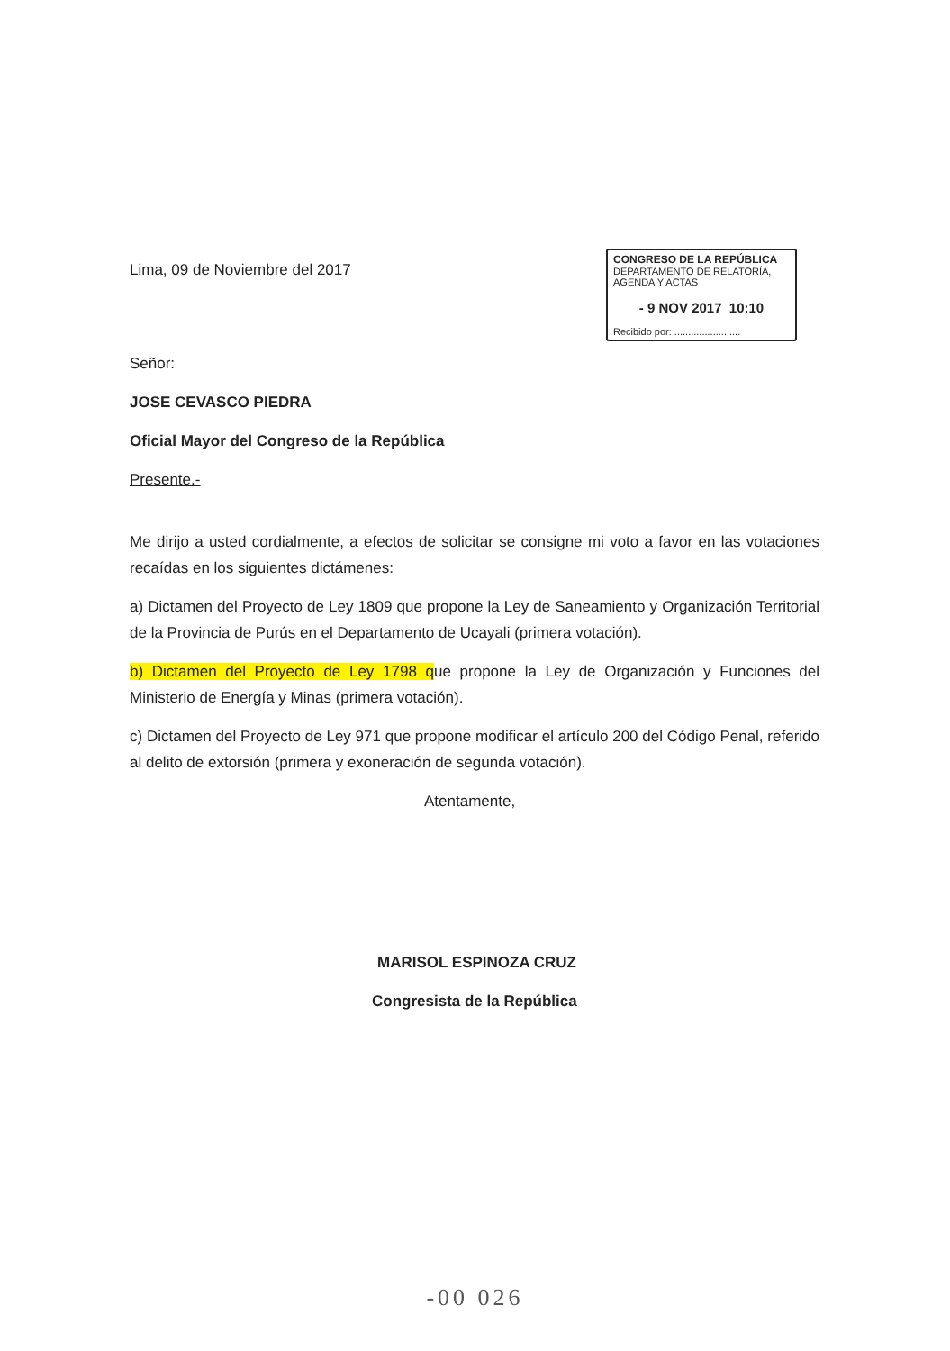Lima, 09 de Noviembre del 2017
CONGRESO DE LA REPÚBLICA
DEPARTAMENTO DE RELATORÍA, AGENDA Y ACTAS
- 9 NOV 2017 10:10
Recibido por: ........................
Señor:
JOSE CEVASCO PIEDRA
Oficial Mayor del Congreso de la República
Presente.-
Me dirijo a usted cordialmente, a efectos de solicitar se consigne mi voto a favor en las votaciones recaídas en los siguientes dictámenes:
a) Dictamen del Proyecto de Ley 1809 que propone la Ley de Saneamiento y Organización Territorial de la Provincia de Purús en el Departamento de Ucayali (primera votación).
b) Dictamen del Proyecto de Ley 1798 que propone la Ley de Organización y Funciones del Ministerio de Energía y Minas (primera votación).
c) Dictamen del Proyecto de Ley 971 que propone modificar el artículo 200 del Código Penal, referido al delito de extorsión (primera y exoneración de segunda votación).
Atentamente,
MARISOL ESPINOZA CRUZ
Congresista de la República
-00 026